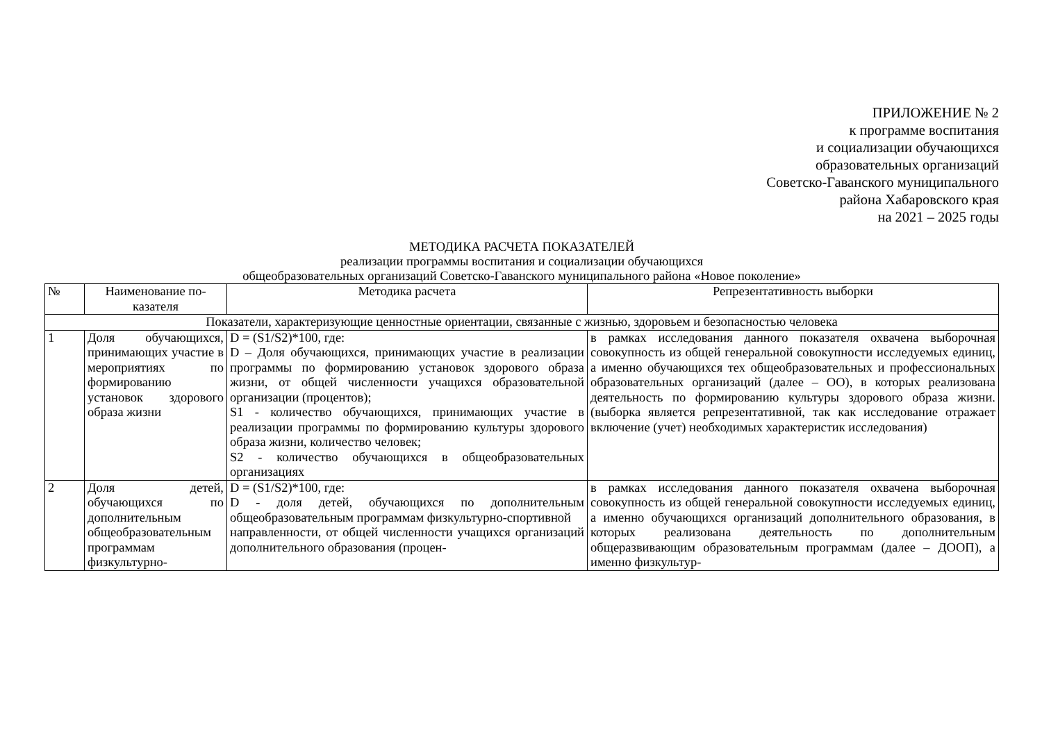ПРИЛОЖЕНИЕ № 2
к программе воспитания
и социализации обучающихся
образовательных организаций
Советско-Гаванского муниципального
района Хабаровского края
на 2021 – 2025 годы
МЕТОДИКА РАСЧЕТА ПОКАЗАТЕЛЕЙ
реализации программы воспитания и социализации обучающихся
общеобразовательных организаций Советско-Гаванского муниципального района «Новое поколение»
| № | Наименование по- казателя | Методика расчета | Репрезентативность выборки |
| --- | --- | --- | --- |
| Показатели, характеризующие ценностные ориентации, связанные с жизнью, здоровьем и безопасностью человека | | | |
| 1 | Доля обучающихся, принимающих участие в мероприятиях по формированию установок здорового образа жизни | D = (S1/S2)*100, где: D – Доля обучающихся, принимающих участие в реализации программы по формированию установок здорового образа жизни, от общей численности учащихся образовательной организации (процентов); S1 - количество обучающихся, принимающих участие в реализации программы по формированию культуры здорового образа жизни, количество человек; S2 - количество обучающихся в общеобразовательных организациях | в рамках исследования данного показателя охвачена выборочная совокупность из общей генеральной совокупности исследуемых единиц, а именно обучающихся тех общеобразовательных и профессиональных образовательных организаций (далее – ОО), в которых реализована деятельность по формированию культуры здорового образа жизни. (выборка является репрезентативной, так как исследование отражает включение (учет) необходимых характеристик исследования) |
| 2 | Доля детей, обучающихся по дополнительным общеобразовательным программам физкультурно- | D = (S1/S2)*100, где: D - доля детей, обучающихся по дополнительным общеобразовательным программам физкультурно-спортивной направленности, от общей численности учащихся организаций дополнительного образования (процен- | в рамках исследования данного показателя охвачена выборочная совокупность из общей генеральной совокупности исследуемых единиц, а именно обучающихся организаций дополнительного образования, в которых реализована деятельность по дополнительным общеразвивающим образовательным программам (далее – ДООП), а именно физкультур- |